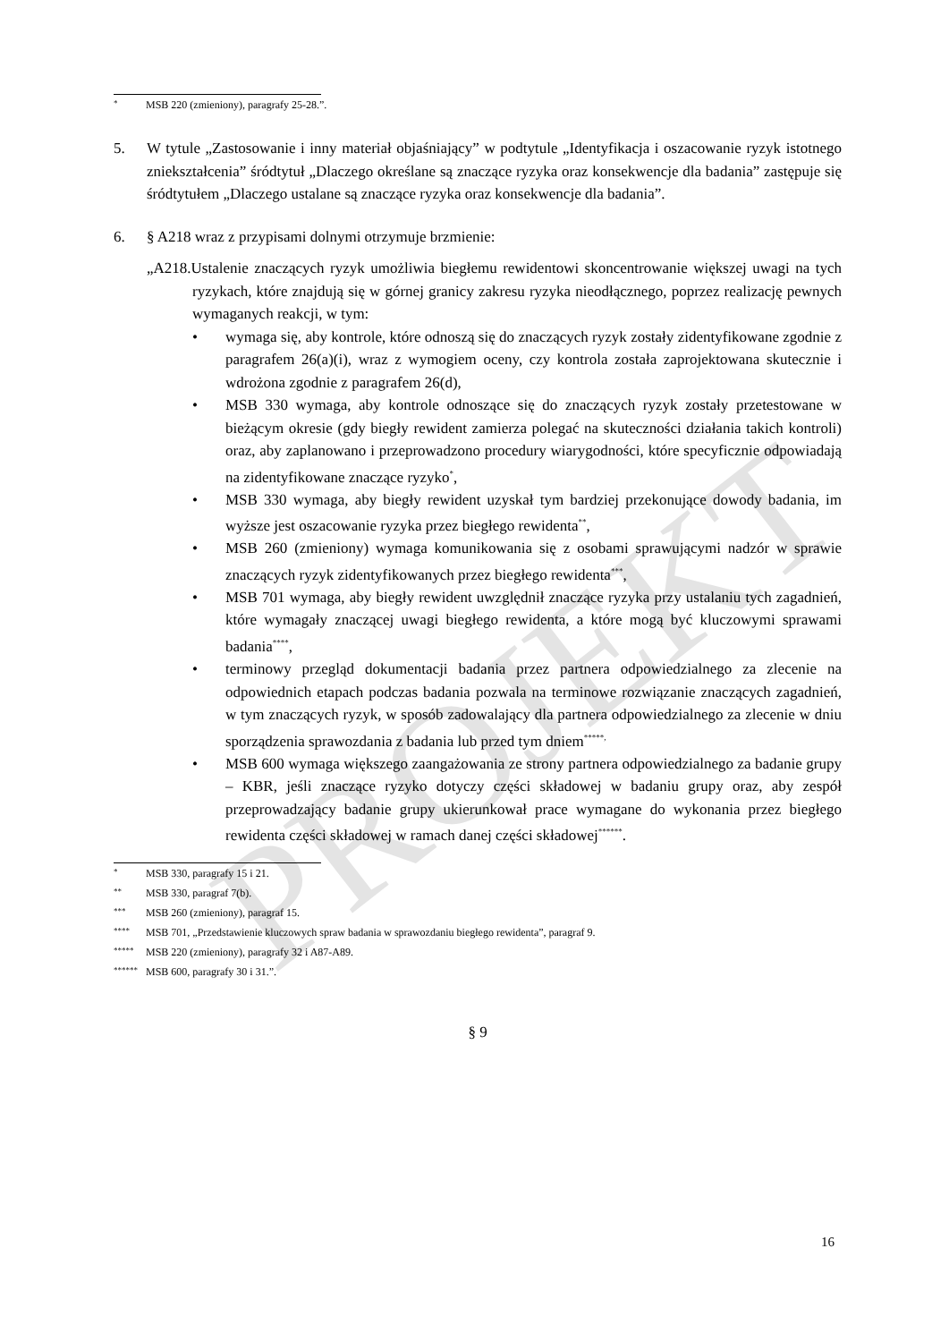PROJEKT
* MSB 220 (zmieniony), paragrafy 25-28.”.
5. W tytule „Zastosowanie i inny materiał objaśniający” w podtytule „Identyfikacja i oszacowanie ryzyk istotnego zniekształcenia” śródtytuł „Dlaczego określane są znaczące ryzyka oraz konsekwencje dla badania” zastępuje się śródtytułem „Dlaczego ustalane są znaczące ryzyka oraz konsekwencje dla badania”.
6. § A218 wraz z przypisami dolnymi otrzymuje brzmienie:
„A218.Ustalenie znaczących ryzyk umożliwia biegłemu rewidentowi skoncentrowanie większej uwagi na tych ryzykach, które znajdują się w górnej granicy zakresu ryzyka nieodłącznego, poprzez realizację pewnych wymaganych reakcji, w tym:
• wymaga się, aby kontrole, które odnoszą się do znaczących ryzyk zostały zidentyfikowane zgodnie z paragrafem 26(a)(i), wraz z wymogiem oceny, czy kontrola została zaprojektowana skutecznie i wdrożona zgodnie z paragrafem 26(d),
• MSB 330 wymaga, aby kontrole odnoszące się do znaczących ryzyk zostały przetestowane w bieżącym okresie (gdy biegły rewident zamierza polegać na skuteczności działania takich kontroli) oraz, aby zaplanowano i przeprowadzono procedury wiarygodności, które specyficznie odpowiadają na zidentyfikowane znaczące ryzyko<sup>*</sup>,
• MSB 330 wymaga, aby biegły rewident uzyskał tym bardziej przekonujące dowody badania, im wyższe jest oszacowanie ryzyka przez biegłego rewidenta<sup>**</sup>,
• MSB 260 (zmieniony) wymaga komunikowania się z osobami sprawującymi nadzór w sprawie znaczących ryzyk zidentyfikowanych przez biegłego rewidenta<sup>***</sup>,
• MSB 701 wymaga, aby biegły rewident uwzględnił znaczące ryzyka przy ustalaniu tych zagadnień, które wymagały znaczącej uwagi biegłego rewidenta, a które mogą być kluczowymi sprawami badania<sup>****</sup>,
• terminowy przegląd dokumentacji badania przez partnera odpowiedzialnego za zlecenie na odpowiednich etapach podczas badania pozwala na terminowe rozwiązanie znaczących zagadnień, w tym znaczących ryzyk, w sposób zadowalający dla partnera odpowiedzialnego za zlecenie w dniu sporządzenia sprawozdania z badania lub przed tym dniem<sup>*****,</sup>
• MSB 600 wymaga większego zaangażowania ze strony partnera odpowiedzialnego za badanie grupy – KBR, jeśli znaczące ryzyko dotyczy części składowej w badaniu grupy oraz, aby zespół przeprowadzający badanie grupy ukierunkował prace wymagane do wykonania przez biegłego rewidenta części składowej w ramach danej części składowej<sup>******</sup>.
* MSB 330, paragrafy 15 i 21.
** MSB 330, paragraf 7(b).
*** MSB 260 (zmieniony), paragraf 15.
**** MSB 701, „Przedstawienie kluczowych spraw badania w sprawozdaniu biegłego rewidenta”, paragraf 9.
***** MSB 220 (zmieniony), paragrafy 32 i A87-A89.
****** MSB 600, paragrafy 30 i 31.”.
§ 9
16